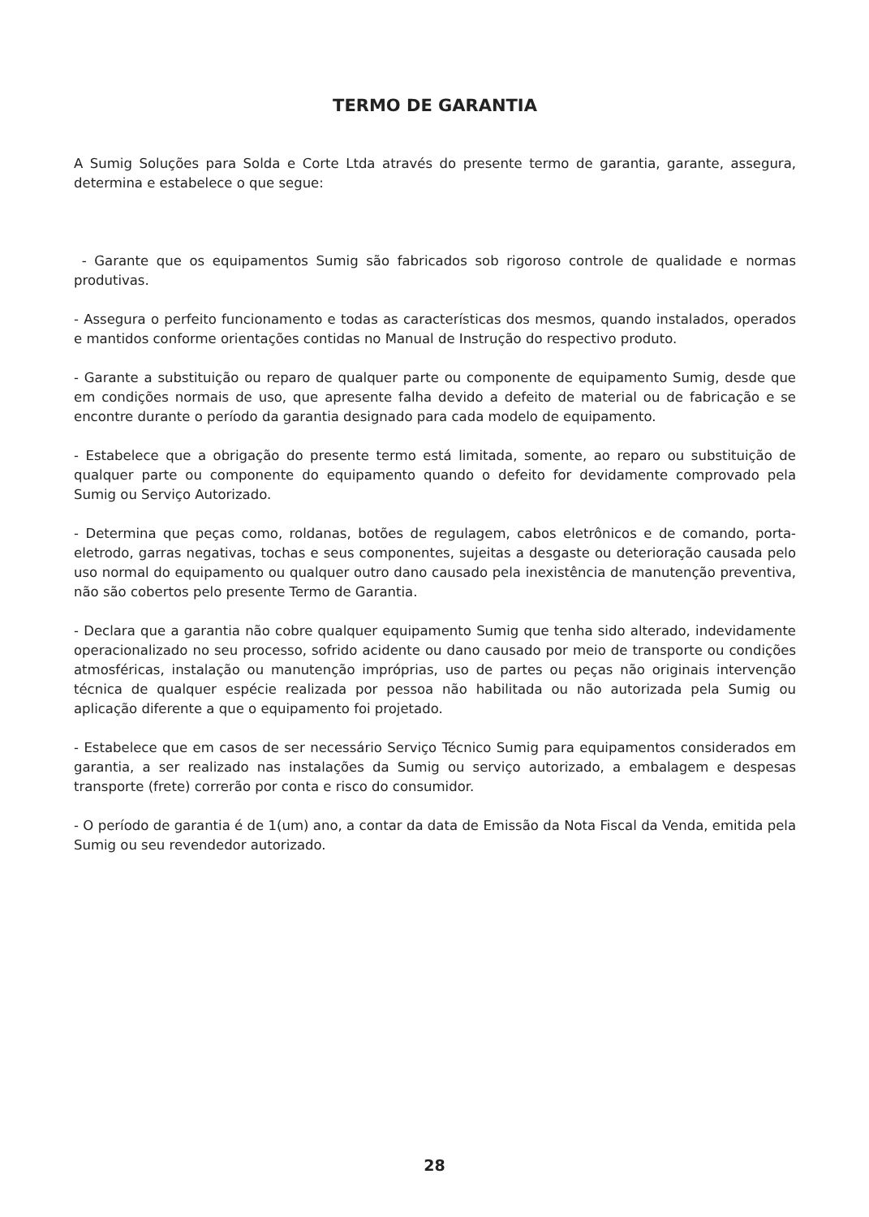TERMO DE GARANTIA
A Sumig Soluções para Solda e Corte Ltda através do presente termo de garantia, garante, assegura, determina e estabelece o que segue:
- Garante que os equipamentos Sumig são fabricados sob rigoroso controle de qualidade e normas produtivas.
- Assegura o perfeito funcionamento e todas as características dos mesmos, quando instalados, operados e mantidos conforme orientações contidas no Manual de Instrução do respectivo produto.
- Garante a substituição ou reparo de qualquer parte ou componente de equipamento Sumig, desde que em condições normais de uso, que apresente falha devido a defeito de material ou de fabricação e se encontre durante o período da garantia designado para cada modelo de equipamento.
- Estabelece que a obrigação do presente termo está limitada, somente, ao reparo ou substituição de qualquer parte ou componente do equipamento quando o defeito for devidamente comprovado pela Sumig ou Serviço Autorizado.
- Determina que peças como, roldanas, botões de regulagem, cabos eletrônicos e de comando, porta-eletrodo, garras negativas, tochas e seus componentes, sujeitas a desgaste ou deterioração causada pelo uso normal do equipamento ou qualquer outro dano causado pela inexistência de manutenção preventiva, não são cobertos pelo presente Termo de Garantia.
- Declara que a garantia não cobre qualquer equipamento Sumig que tenha sido alterado, indevidamente operacionalizado no seu processo, sofrido acidente ou dano causado por meio de transporte ou condições atmosféricas, instalação ou manutenção impróprias, uso de partes ou peças não originais intervenção técnica de qualquer espécie realizada por pessoa não habilitada ou não autorizada pela Sumig ou aplicação diferente a que o equipamento foi projetado.
- Estabelece que em casos de ser necessário Serviço Técnico Sumig para equipamentos considerados em garantia, a ser realizado nas instalações da Sumig ou serviço autorizado, a embalagem e despesas transporte (frete) correrão por conta e risco do consumidor.
- O período de garantia é de 1(um) ano, a contar da data de Emissão da Nota Fiscal da Venda, emitida pela Sumig ou seu revendedor autorizado.
28